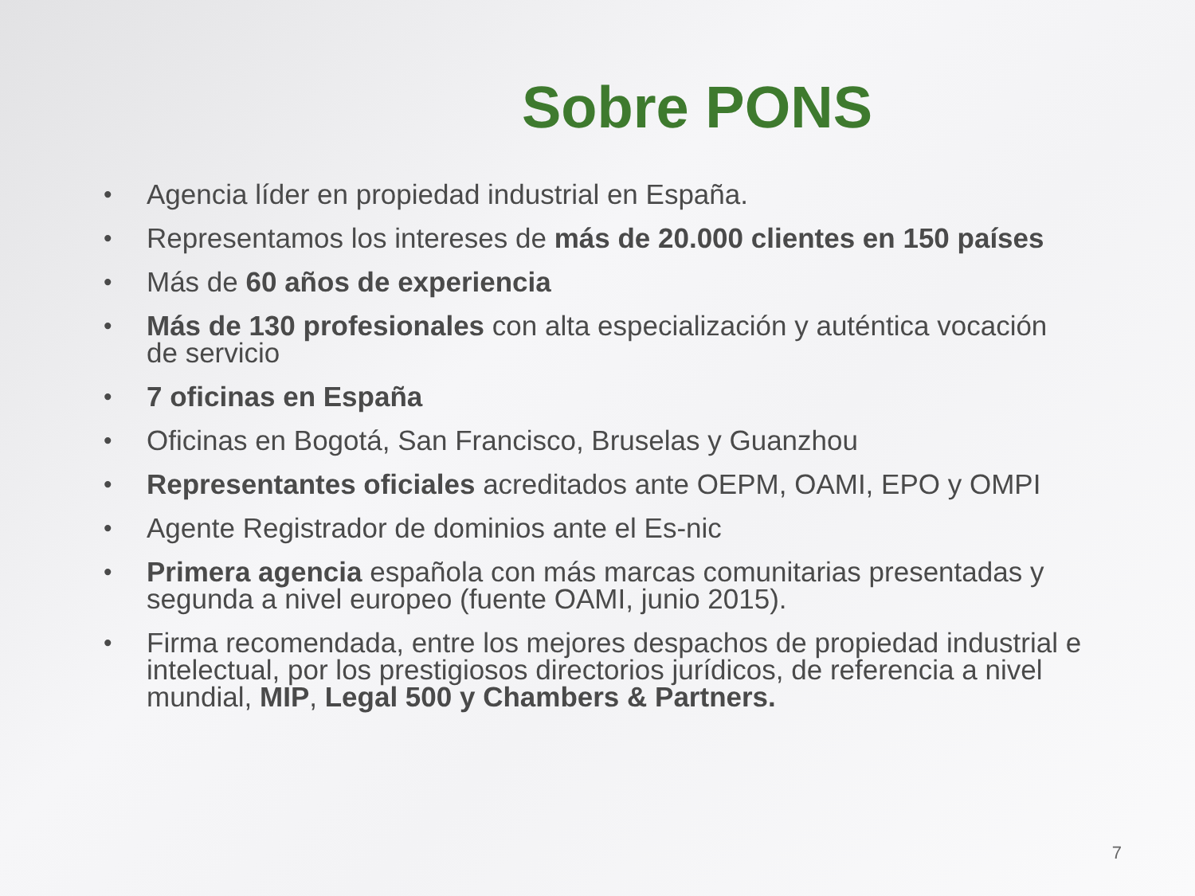Sobre PONS
• Agencia líder en propiedad industrial en España.
• Representamos los intereses de más de 20.000 clientes en 150 países
• Más de 60 años de experiencia
• Más de 130 profesionales con alta especialización y auténtica vocación de servicio
• 7 oficinas en España
• Oficinas en Bogotá, San Francisco, Bruselas y Guanzhou
• Representantes oficiales acreditados ante OEPM, OAMI, EPO y OMPI
• Agente Registrador de dominios ante el Es-nic
• Primera agencia española con más marcas comunitarias presentadas y segunda a nivel europeo (fuente OAMI, junio 2015).
• Firma recomendada, entre los mejores despachos de propiedad industrial e intelectual, por los prestigiosos directorios jurídicos, de referencia a nivel mundial, MIP, Legal 500 y Chambers & Partners.
7